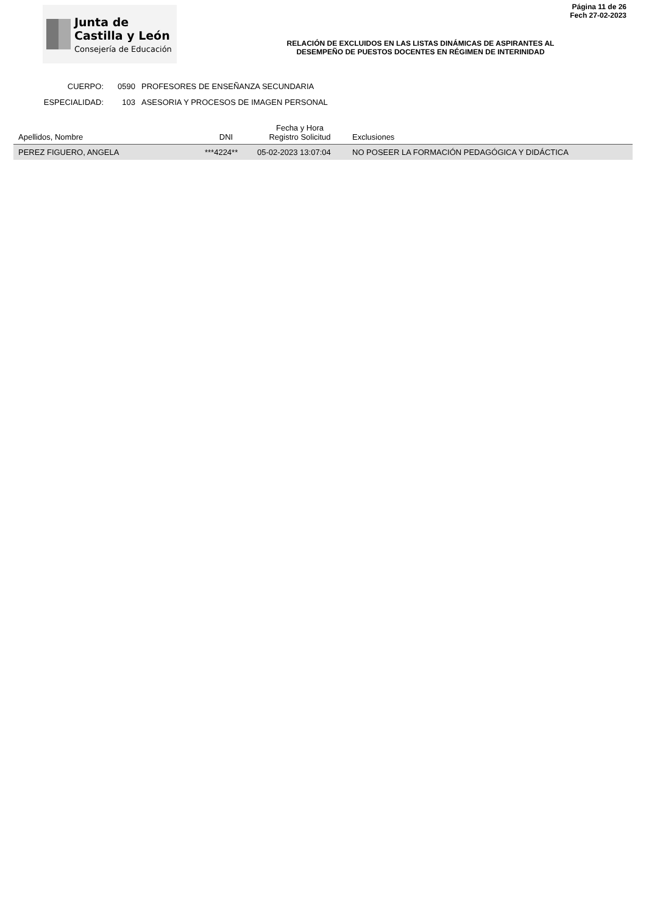Página 11 de 26
Fech 27-02-2023
Junta de
Castilla y León
Consejería de Educación
RELACIÓN DE EXCLUIDOS EN LAS LISTAS DINÁMICAS DE ASPIRANTES AL
DESEMPEÑO DE PUESTOS DOCENTES EN RÉGIMEN DE INTERINIDAD
CUERPO: 0590 PROFESORES DE ENSEÑANZA SECUNDARIA
ESPECIALIDAD: 103 ASESORIA Y PROCESOS DE IMAGEN PERSONAL
| Apellidos, Nombre | DNI | Fecha y Hora Registro Solicitud | Exclusiones |
| --- | --- | --- | --- |
| PEREZ FIGUERO, ANGELA | ***4224** | 05-02-2023 13:07:04 | NO POSEER LA FORMACIÓN PEDAGÓGICA Y DIDÁCTICA |